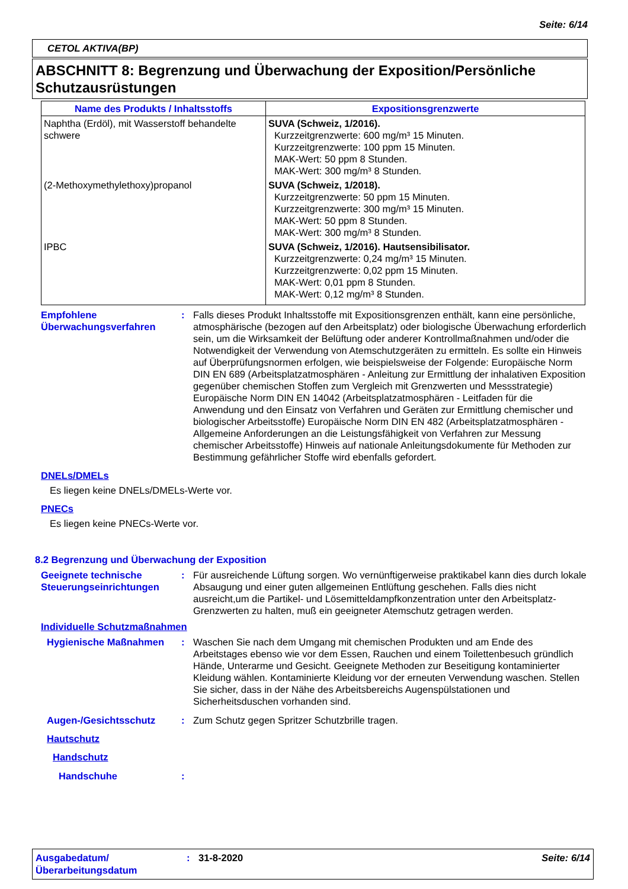Seite: 6/14
CETOL AKTIVA(BP)
ABSCHNITT 8: Begrenzung und Überwachung der Exposition/Persönliche Schutzausrüstungen
| Name des Produkts / Inhaltsstoffs | Expositionsgrenzwerte |
| --- | --- |
| Naphtha (Erdöl), mit Wasserstoff behandelte schwere | SUVA (Schweiz, 1/2016). Kurzzeitgrenzwerte: 600 mg/m³ 15 Minuten. Kurzzeitgrenzwerte: 100 ppm 15 Minuten. MAK-Wert: 50 ppm 8 Stunden. MAK-Wert: 300 mg/m³ 8 Stunden. |
| (2-Methoxymethylethoxy)propanol | SUVA (Schweiz, 1/2018). Kurzzeitgrenzwerte: 50 ppm 15 Minuten. Kurzzeitgrenzwerte: 300 mg/m³ 15 Minuten. MAK-Wert: 50 ppm 8 Stunden. MAK-Wert: 300 mg/m³ 8 Stunden. |
| IPBC | SUVA (Schweiz, 1/2016). Hautsensibilisator. Kurzzeitgrenzwerte: 0,24 mg/m³ 15 Minuten. Kurzzeitgrenzwerte: 0,02 ppm 15 Minuten. MAK-Wert: 0,01 ppm 8 Stunden. MAK-Wert: 0,12 mg/m³ 8 Stunden. |
Empfohlene Überwachungsverfahren
: Falls dieses Produkt Inhaltsstoffe mit Expositionsgrenzen enthält, kann eine persönliche, atmosphärische (bezogen auf den Arbeitsplatz) oder biologische Überwachung erforderlich sein, um die Wirksamkeit der Belüftung oder anderer Kontrollmaßnahmen und/oder die Notwendigkeit der Verwendung von Atemschutzgeräten zu ermitteln. Es sollte ein Hinweis auf Überprüfungsnormen erfolgen, wie beispielsweise der Folgende: Europäische Norm DIN EN 689 (Arbeitsplatzatmosphären - Anleitung zur Ermittlung der inhalativen Exposition gegenüber chemischen Stoffen zum Vergleich mit Grenzwerten und Messstrategie) Europäische Norm DIN EN 14042 (Arbeitsplatzatmosphären - Leitfaden für die Anwendung und den Einsatz von Verfahren und Geräten zur Ermittlung chemischer und biologischer Arbeitsstoffe) Europäische Norm DIN EN 482 (Arbeitsplatzatmosphären - Allgemeine Anforderungen an die Leistungsfähigkeit von Verfahren zur Messung chemischer Arbeitsstoffe) Hinweis auf nationale Anleitungsdokumente für Methoden zur Bestimmung gefährlicher Stoffe wird ebenfalls gefordert.
DNELs/DMELs
Es liegen keine DNELs/DMELs-Werte vor.
PNECs
Es liegen keine PNECs-Werte vor.
8.2 Begrenzung und Überwachung der Exposition
Geeignete technische Steuerungseinrichtungen
: Für ausreichende Lüftung sorgen. Wo vernünftigerweise praktikabel kann dies durch lokale Absaugung und einer guten allgemeinen Entlüftung geschehen. Falls dies nicht ausreicht,um die Partikel- und Lösemitteldampfkonzentration unter den Arbeitsplatz- Grenzwerten zu halten, muß ein geeigneter Atemschutz getragen werden.
Individuelle Schutzmaßnahmen
Hygienische Maßnahmen : Waschen Sie nach dem Umgang mit chemischen Produkten und am Ende des Arbeitstages ebenso wie vor dem Essen, Rauchen und einem Toilettenbesuch gründlich Hände, Unterarme und Gesicht. Geeignete Methoden zur Beseitigung kontaminierter Kleidung wählen. Kontaminierte Kleidung vor der erneuten Verwendung waschen. Stellen Sie sicher, dass in der Nähe des Arbeitsbereichs Augenspülstationen und Sicherheitsduschen vorhanden sind.
Augen-/Gesichtsschutz : Zum Schutz gegen Spritzer Schutzbrille tragen.
Hautschutz
Handschutz
Handschuhe :
Ausgabedatum/ Überarbeitungsdatum
: 31-8-2020 Seite: 6/14